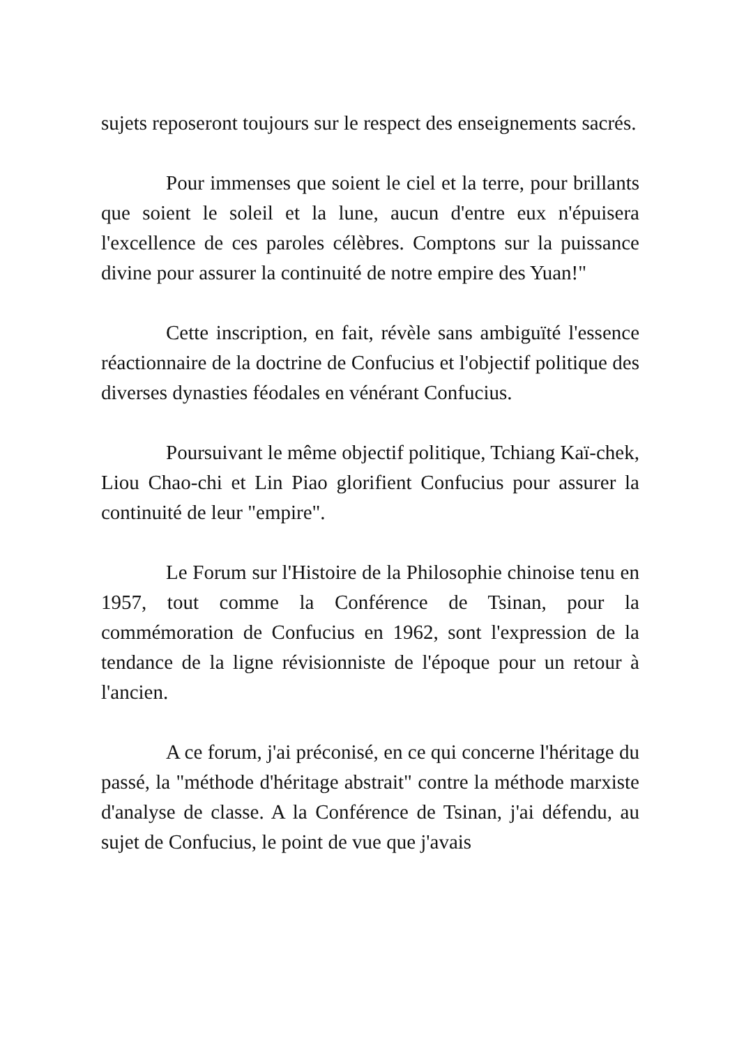sujets reposeront toujours sur le respect des enseignements sacrés.
Pour immenses que soient le ciel et la terre, pour brillants que soient le soleil et la lune, aucun d'entre eux n'épuisera l'excellence de ces paroles célèbres. Comptons sur la puissance divine pour assurer la continuité de notre empire des Yuan!"
Cette inscription, en fait, révèle sans ambiguïté l'essence réactionnaire de la doctrine de Confucius et l'objectif politique des diverses dynasties féodales en vénérant Confucius.
Poursuivant le même objectif politique, Tchiang Kaï-chek, Liou Chao-chi et Lin Piao glorifient Confucius pour assurer la continuité de leur "empire".
Le Forum sur l'Histoire de la Philosophie chinoise tenu en 1957, tout comme la Conférence de Tsinan, pour la commémoration de Confucius en 1962, sont l'expression de la tendance de la ligne révisionniste de l'époque pour un retour à l'ancien.
A ce forum, j'ai préconisé, en ce qui concerne l'héritage du passé, la "méthode d'héritage abstrait" contre la méthode marxiste d'analyse de classe. A la Conférence de Tsinan, j'ai défendu, au sujet de Confucius, le point de vue que j'avais